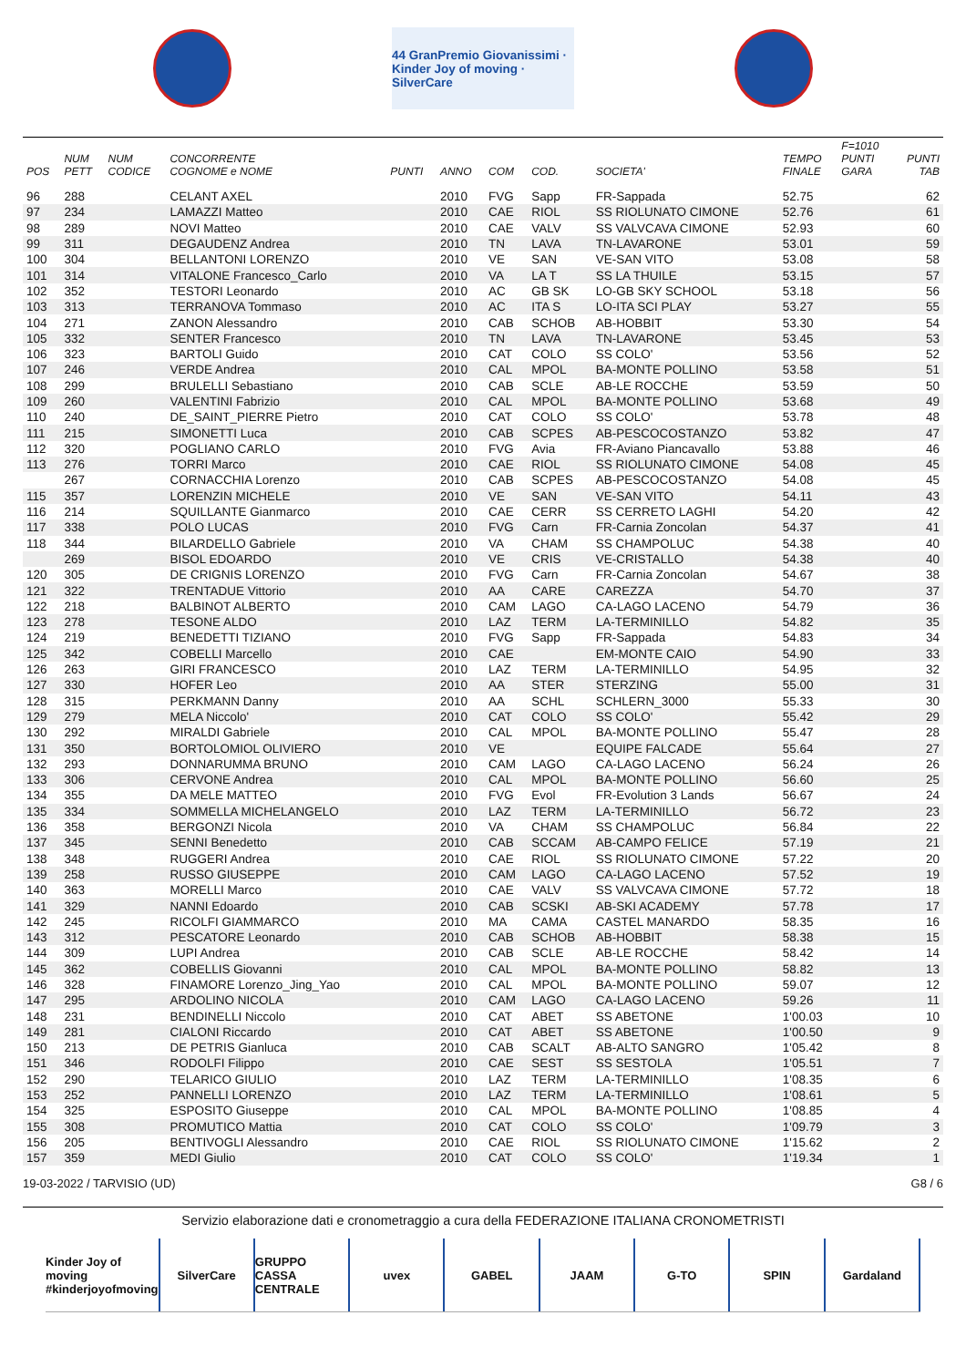44 GranPremio Giovanissimi · Kinder Joy of moving · SilverCare
| POS | NUM PETT | NUM CODICE | CONCORRENTE COGNOME e NOME | PUNTI | ANNO | COM | COD. | SOCIETA' | TEMPO FINALE | F=1010 PUNTI GARA | PUNTI TAB |
| --- | --- | --- | --- | --- | --- | --- | --- | --- | --- | --- | --- |
| 96 | 288 | | CELANT AXEL | | 2010 | FVG | Sapp | FR-Sappada | 52.75 | | 62 |
| 97 | 234 | | LAMAZZI Matteo | | 2010 | CAE | RIOL | SS RIOLUNATO CIMONE | 52.76 | | 61 |
| 98 | 289 | | NOVI Matteo | | 2010 | CAE | VALV | SS VALVCAVA CIMONE | 52.93 | | 60 |
| 99 | 311 | | DEGAUDENZ Andrea | | 2010 | TN | LAVA | TN-LAVARONE | 53.01 | | 59 |
| 100 | 304 | | BELLANTONI LORENZO | | 2010 | VE | SAN | VE-SAN VITO | 53.08 | | 58 |
| 101 | 314 | | VITALONE Francesco_Carlo | | 2010 | VA | LA T | SS LA THUILE | 53.15 | | 57 |
| 102 | 352 | | TESTORI Leonardo | | 2010 | AC | GB SK | LO-GB SKY SCHOOL | 53.18 | | 56 |
| 103 | 313 | | TERRANOVA Tommaso | | 2010 | AC | ITA S | LO-ITA SCI PLAY | 53.27 | | 55 |
| 104 | 271 | | ZANON Alessandro | | 2010 | CAB | SCHOB | AB-HOBBIT | 53.30 | | 54 |
| 105 | 332 | | SENTER Francesco | | 2010 | TN | LAVA | TN-LAVARONE | 53.45 | | 53 |
| 106 | 323 | | BARTOLI Guido | | 2010 | CAT | COLO | SS COLO' | 53.56 | | 52 |
| 107 | 246 | | VERDE Andrea | | 2010 | CAL | MPOL | BA-MONTE POLLINO | 53.58 | | 51 |
| 108 | 299 | | BRULELLI Sebastiano | | 2010 | CAB | SCLE | AB-LE ROCCHE | 53.59 | | 50 |
| 109 | 260 | | VALENTINI Fabrizio | | 2010 | CAL | MPOL | BA-MONTE POLLINO | 53.68 | | 49 |
| 110 | 240 | | DE_SAINT_PIERRE Pietro | | 2010 | CAT | COLO | SS COLO' | 53.78 | | 48 |
| 111 | 215 | | SIMONETTI Luca | | 2010 | CAB | SCPES | AB-PESCOCOSTANZO | 53.82 | | 47 |
| 112 | 320 | | POGLIANO CARLO | | 2010 | FVG | Avia | FR-Aviano Piancavallo | 53.88 | | 46 |
| 113 | 276 | | TORRI Marco | | 2010 | CAE | RIOL | SS RIOLUNATO CIMONE | 54.08 | | 45 |
| | 267 | | CORNACCHIA Lorenzo | | 2010 | CAB | SCPES | AB-PESCOCOSTANZO | 54.08 | | 45 |
| 115 | 357 | | LORENZIN MICHELE | | 2010 | VE | SAN | VE-SAN VITO | 54.11 | | 43 |
| 116 | 214 | | SQUILLANTE Gianmarco | | 2010 | CAE | CERR | SS CERRETO LAGHI | 54.20 | | 42 |
| 117 | 338 | | POLO LUCAS | | 2010 | FVG | Carn | FR-Carnia Zoncolan | 54.37 | | 41 |
| 118 | 344 | | BILARDELLO Gabriele | | 2010 | VA | CHAM | SS CHAMPOLUC | 54.38 | | 40 |
| | 269 | | BISOL EDOARDO | | 2010 | VE | CRIS | VE-CRISTALLO | 54.38 | | 40 |
| 120 | 305 | | DE CRIGNIS LORENZO | | 2010 | FVG | Carn | FR-Carnia Zoncolan | 54.67 | | 38 |
| 121 | 322 | | TRENTADUE Vittorio | | 2010 | AA | CARE | CAREZZA | 54.70 | | 37 |
| 122 | 218 | | BALBINOT ALBERTO | | 2010 | CAM | LAGO | CA-LAGO LACENO | 54.79 | | 36 |
| 123 | 278 | | TESONE ALDO | | 2010 | LAZ | TERM | LA-TERMINILLO | 54.82 | | 35 |
| 124 | 219 | | BENEDETTI TIZIANO | | 2010 | FVG | Sapp | FR-Sappada | 54.83 | | 34 |
| 125 | 342 | | COBELLI Marcello | | 2010 | CAE | | EM-MONTE CAIO | 54.90 | | 33 |
| 126 | 263 | | GIRI FRANCESCO | | 2010 | LAZ | TERM | LA-TERMINILLO | 54.95 | | 32 |
| 127 | 330 | | HOFER Leo | | 2010 | AA | STER | STERZING | 55.00 | | 31 |
| 128 | 315 | | PERKMANN Danny | | 2010 | AA | SCHL | SCHLERN_3000 | 55.33 | | 30 |
| 129 | 279 | | MELA Niccolo' | | 2010 | CAT | COLO | SS COLO' | 55.42 | | 29 |
| 130 | 292 | | MIRALDI Gabriele | | 2010 | CAL | MPOL | BA-MONTE POLLINO | 55.47 | | 28 |
| 131 | 350 | | BORTOLOMIOL OLIVIERO | | 2010 | VE | | EQUIPE FALCADE | 55.64 | | 27 |
| 132 | 293 | | DONNARUMMA BRUNO | | 2010 | CAM | LAGO | CA-LAGO LACENO | 56.24 | | 26 |
| 133 | 306 | | CERVONE Andrea | | 2010 | CAL | MPOL | BA-MONTE POLLINO | 56.60 | | 25 |
| 134 | 355 | | DA MELE MATTEO | | 2010 | FVG | Evol | FR-Evolution 3 Lands | 56.67 | | 24 |
| 135 | 334 | | SOMMELLA MICHELANGELO | | 2010 | LAZ | TERM | LA-TERMINILLO | 56.72 | | 23 |
| 136 | 358 | | BERGONZI Nicola | | 2010 | VA | CHAM | SS CHAMPOLUC | 56.84 | | 22 |
| 137 | 345 | | SENNI Benedetto | | 2010 | CAB | SCCAM | AB-CAMPO FELICE | 57.19 | | 21 |
| 138 | 348 | | RUGGERI Andrea | | 2010 | CAE | RIOL | SS RIOLUNATO CIMONE | 57.22 | | 20 |
| 139 | 258 | | RUSSO GIUSEPPE | | 2010 | CAM | LAGO | CA-LAGO LACENO | 57.52 | | 19 |
| 140 | 363 | | MORELLI Marco | | 2010 | CAE | VALV | SS VALVCAVA CIMONE | 57.72 | | 18 |
| 141 | 329 | | NANNI Edoardo | | 2010 | CAB | SCSKI | AB-SKI ACADEMY | 57.78 | | 17 |
| 142 | 245 | | RICOLFI GIAMMARCO | | 2010 | MA | CAMA | CASTEL MANARDO | 58.35 | | 16 |
| 143 | 312 | | PESCATORE Leonardo | | 2010 | CAB | SCHOB | AB-HOBBIT | 58.38 | | 15 |
| 144 | 309 | | LUPI Andrea | | 2010 | CAB | SCLE | AB-LE ROCCHE | 58.42 | | 14 |
| 145 | 362 | | COBELLIS Giovanni | | 2010 | CAL | MPOL | BA-MONTE POLLINO | 58.82 | | 13 |
| 146 | 328 | | FINAMORE Lorenzo_Jing_Yao | | 2010 | CAL | MPOL | BA-MONTE POLLINO | 59.07 | | 12 |
| 147 | 295 | | ARDOLINO NICOLA | | 2010 | CAM | LAGO | CA-LAGO LACENO | 59.26 | | 11 |
| 148 | 231 | | BENDINELLI Niccolo | | 2010 | CAT | ABET | SS ABETONE | 1'00.03 | | 10 |
| 149 | 281 | | CIALONI Riccardo | | 2010 | CAT | ABET | SS ABETONE | 1'00.50 | | 9 |
| 150 | 213 | | DE PETRIS Gianluca | | 2010 | CAB | SCALT | AB-ALTO SANGRO | 1'05.42 | | 8 |
| 151 | 346 | | RODOLFI Filippo | | 2010 | CAE | SEST | SS SESTOLA | 1'05.51 | | 7 |
| 152 | 290 | | TELARICO GIULIO | | 2010 | LAZ | TERM | LA-TERMINILLO | 1'08.35 | | 6 |
| 153 | 252 | | PANNELLI LORENZO | | 2010 | LAZ | TERM | LA-TERMINILLO | 1'08.61 | | 5 |
| 154 | 325 | | ESPOSITO Giuseppe | | 2010 | CAL | MPOL | BA-MONTE POLLINO | 1'08.85 | | 4 |
| 155 | 308 | | PROMUTICO Mattia | | 2010 | CAT | COLO | SS COLO' | 1'09.79 | | 3 |
| 156 | 205 | | BENTIVOGLI Alessandro | | 2010 | CAE | RIOL | SS RIOLUNATO CIMONE | 1'15.62 | | 2 |
| 157 | 359 | | MEDI Giulio | | 2010 | CAT | COLO | SS COLO' | 1'19.34 | | 1 |
19-03-2022 / TARVISIO (UD) G8 / 6
Servizio elaborazione dati e cronometraggio a cura della FEDERAZIONE ITALIANA CRONOMETRISTI
Kinder Joy of moving #kinderjoyofmoving
SilverCare GRUPPO CASSA CENTRALE uvex GABEL JAAM G-TO SPIN Gardaland